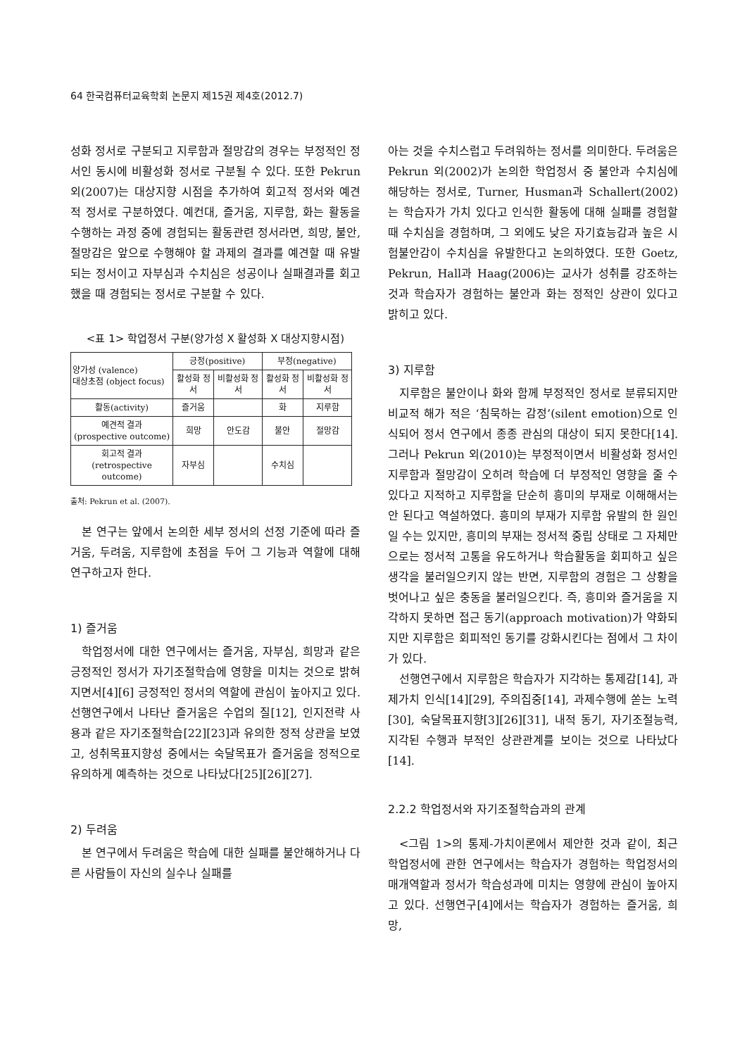64 한국컴퓨터교육학회 논문지 제15권 제4호(2012.7)
성화 정서로 구분되고 지루함과 절망감의 경우는 부정적인 정서인 동시에 비활성화 정서로 구분될 수 있다. 또한 Pekrun 외(2007)는 대상지향 시점을 추가하여 회고적 정서와 예견적 정서로 구분하였다. 예컨대, 즐거움, 지루함, 화는 활동을 수행하는 과정 중에 경험되는 활동관련 정서라면, 희망, 불안, 절망감은 앞으로 수행해야 할 과제의 결과를 예견할 때 유발되는 정서이고 자부심과 수치심은 성공이나 실패결과를 회고했을 때 경험되는 정서로 구분할 수 있다.
<표 1> 학업정서 구분(양가성 X 활성화 X 대상지향시점)
| 양가성 (valence) 대상초점 (object focus) | 긍정(positive) | | 부정(negative) | |
| --- | --- | --- | --- | --- |
| | 활성화 정서 | 비활성화 정서 | 활성화 정서 | 비활성화 정서 |
| 활동(activity) | 즐거움 | | 화 | 지루함 |
| 예견적 결과 (prospective outcome) | 희망 | 안도감 | 불안 | 절망감 |
| 회고적 결과 (retrospective outcome) | 자부심 | | 수치심 | |
출처: Pekrun et al. (2007).
본 연구는 앞에서 논의한 세부 정서의 선정 기준에 따라 즐거움, 두려움, 지루함에 초점을 두어 그 기능과 역할에 대해 연구하고자 한다.
1) 즐거움
학업정서에 대한 연구에서는 즐거움, 자부심, 희망과 같은 긍정적인 정서가 자기조절학습에 영향을 미치는 것으로 밝혀지면서[4][6] 긍정적인 정서의 역할에 관심이 높아지고 있다. 선행연구에서 나타난 즐거움은 수업의 질[12], 인지전략 사용과 같은 자기조절학습[22][23]과 유의한 정적 상관을 보였고, 성취목표지향성 중에서는 숙달목표가 즐거움을 정적으로 유의하게 예측하는 것으로 나타났다[25][26][27].
2) 두려움
본 연구에서 두려움은 학습에 대한 실패를 불안해하거나 다른 사람들이 자신의 실수나 실패를
아는 것을 수치스럽고 두려워하는 정서를 의미한다. 두려움은 Pekrun 외(2002)가 논의한 학업정서 중 불안과 수치심에 해당하는 정서로, Turner, Husman과 Schallert(2002)는 학습자가 가치 있다고 인식한 활동에 대해 실패를 경험할 때 수치심을 경험하며, 그 외에도 낮은 자기효능감과 높은 시험불안감이 수치심을 유발한다고 논의하였다. 또한 Goetz, Pekrun, Hall과 Haag(2006)는 교사가 성취를 강조하는 것과 학습자가 경험하는 불안과 화는 정적인 상관이 있다고 밝히고 있다.
3) 지루함
지루함은 불안이나 화와 함께 부정적인 정서로 분류되지만 비교적 해가 적은 ‘침묵하는 감정’(silent emotion)으로 인식되어 정서 연구에서 종종 관심의 대상이 되지 못한다[14]. 그러나 Pekrun 외(2010)는 부정적이면서 비활성화 정서인 지루함과 절망감이 오히려 학습에 더 부정적인 영향을 줄 수 있다고 지적하고 지루함을 단순히 흥미의 부재로 이해해서는 안 된다고 역설하였다. 흥미의 부재가 지루함 유발의 한 원인일 수는 있지만, 흥미의 부재는 정서적 중립 상태로 그 자체만으로는 정서적 고통을 유도하거나 학습활동을 회피하고 싶은 생각을 불러일으키지 않는 반면, 지루함의 경험은 그 상황을 벗어나고 싶은 충동을 불러일으킨다. 즉, 흥미와 즐거움을 지각하지 못하면 접근 동기(approach motivation)가 약화되지만 지루함은 회피적인 동기를 강화시킨다는 점에서 그 차이가 있다.
선행연구에서 지루함은 학습자가 지각하는 통제감[14], 과제가치 인식[14][29], 주의집중[14], 과제수행에 쏟는 노력[30], 숙달목표지향[3][26][31], 내적 동기, 자기조절능력, 지각된 수행과 부적인 상관관계를 보이는 것으로 나타났다[14].
2.2.2 학업정서와 자기조절학습과의 관계
<그림 1>의 통제-가치이론에서 제안한 것과 같이, 최근 학업정서에 관한 연구에서는 학습자가 경험하는 학업정서의 매개역할과 정서가 학습성과에 미치는 영향에 관심이 높아지고 있다. 선행연구[4]에서는 학습자가 경험하는 즐거움, 희망,